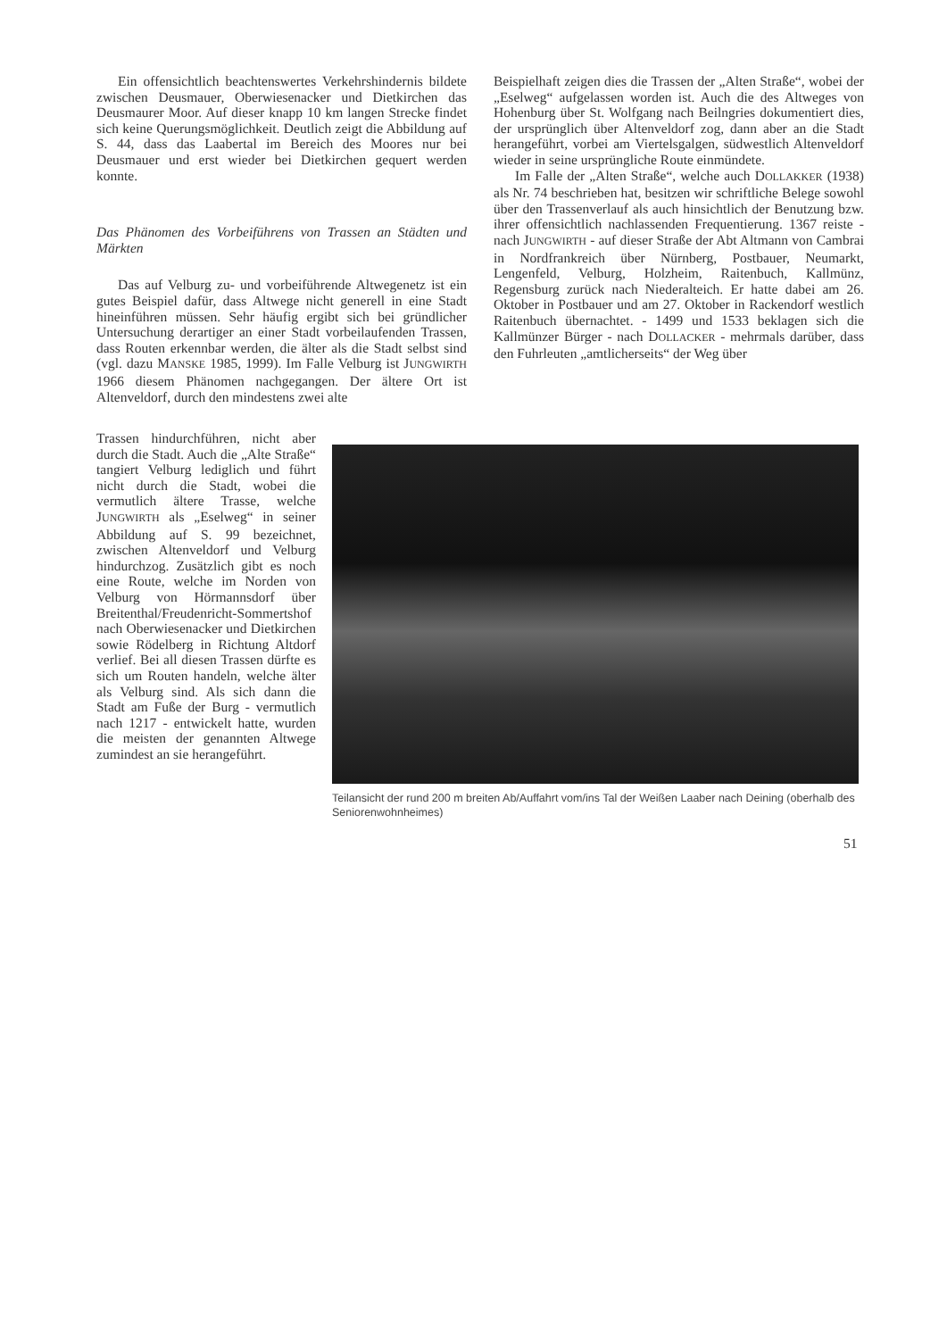Ein offensichtlich beachtenswertes Verkehrshindernis bildete zwischen Deusmauer, Oberwiesenacker und Dietkirchen das Deusmaurer Moor. Auf dieser knapp 10 km langen Strecke findet sich keine Querungsmöglichkeit. Deutlich zeigt die Abbildung auf S. 44, dass das Laabertal im Bereich des Moores nur bei Deusmauer und erst wieder bei Dietkirchen gequert werden konnte.
Das Phänomen des Vorbeiführens von Trassen an Städten und Märkten
Das auf Velburg zu- und vorbeiführende Altwegenetz ist ein gutes Beispiel dafür, dass Altwege nicht generell in eine Stadt hineinführen müssen. Sehr häufig ergibt sich bei gründlicher Untersuchung derartiger an einer Stadt vorbeilaufenden Trassen, dass Routen erkennbar werden, die älter als die Stadt selbst sind (vgl. dazu MANSKE 1985, 1999). Im Falle Velburg ist JUNGWIRTH 1966 diesem Phänomen nachgegangen. Der ältere Ort ist Altenveldorf, durch den mindestens zwei alte
Beispielhaft zeigen dies die Trassen der „Alten Straße“, wobei der „Eselweg“ aufgelassen worden ist. Auch die des Altweges von Hohenburg über St. Wolfgang nach Beilngries dokumentiert dies, der ursprünglich über Altenveldorf zog, dann aber an die Stadt herangeführt, vorbei am Viertelsgalgen, südwestlich Altenveldorf wieder in seine ursprüngliche Route einmündete.
Im Falle der „Alten Straße“, welche auch DOLLAKKER (1938) als Nr. 74 beschrieben hat, besitzen wir schriftliche Belege sowohl über den Trassenverlauf als auch hinsichtlich der Benutzung bzw. ihrer offensichtlich nachlassenden Frequentierung. 1367 reiste - nach JUNGWIRTH - auf dieser Straße der Abt Altmann von Cambrai in Nordfrankreich über Nürnberg, Postbauer, Neumarkt, Lengenfeld, Velburg, Holzheim, Raitenbuch, Kallmünz, Regensburg zurück nach Niederalteich. Er hatte dabei am 26. Oktober in Postbauer und am 27. Oktober in Rackendorf westlich Raitenbuch übernachtet. - 1499 und 1533 beklagen sich die Kallmünzer Bürger - nach DOLLACKER - mehrmals darüber, dass den Fuhrleuten „amtlicherseits“ der Weg über
Trassen hindurchführen, nicht aber durch die Stadt. Auch die „Alte Straße“ tangiert Velburg lediglich und führt nicht durch die Stadt, wobei die vermutlich ältere Trasse, welche JUNGWIRTH als „Eselweg“ in seiner Abbildung auf S. 99 bezeichnet, zwischen Altenveldorf und Velburg hindurchzog. Zusätzlich gibt es noch eine Route, welche im Norden von Velburg von Hörmannsdorf über Breitenthal/Freudenricht-Sommertshof nach Oberwiesenacker und Dietkirchen sowie Rödelberg in Richtung Altdorf verlief. Bei all diesen Trassen dürfte es sich um Routen handeln, welche älter als Velburg sind. Als sich dann die Stadt am Fuße der Burg - vermutlich nach 1217 - entwickelt hatte, wurden die meisten der genannten Altwege zumindest an sie herangeführt.
Teilansicht der rund 200 m breiten Ab/Auffahrt vom/ins Tal der Weißen Laaber nach Deining (oberhalb des Seniorenwohnheimes)
51